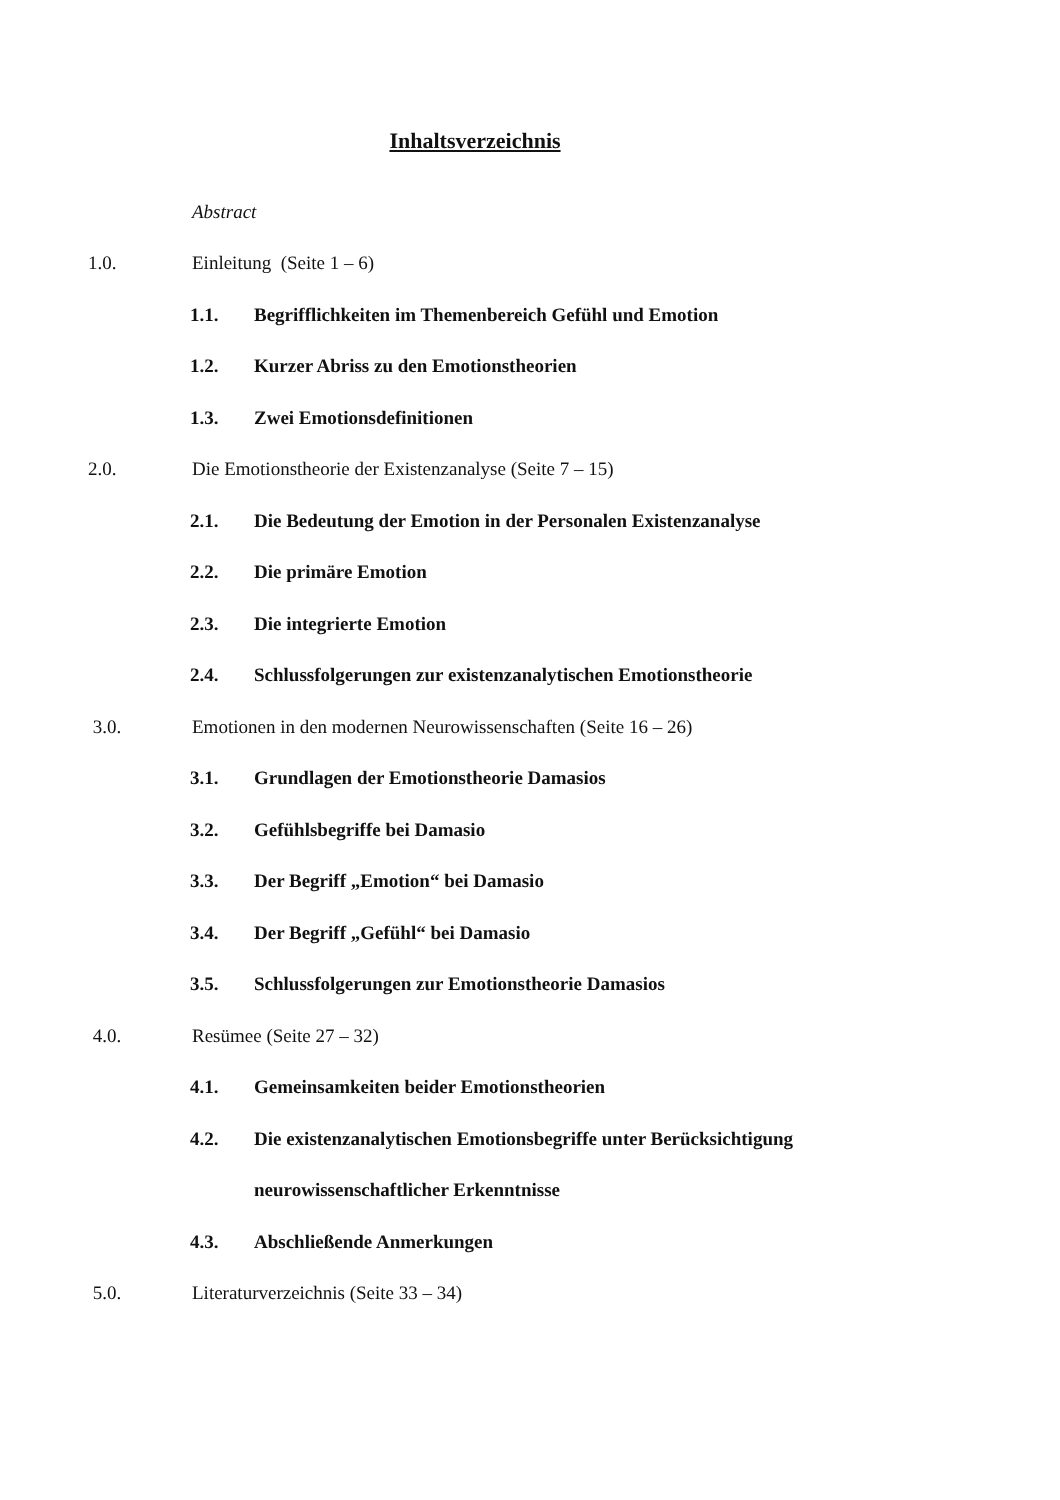Inhaltsverzeichnis
Abstract
1.0. Einleitung (Seite 1 – 6)
1.1. Begrifflichkeiten im Themenbereich Gefühl und Emotion
1.2. Kurzer Abriss zu den Emotionstheorien
1.3. Zwei Emotionsdefinitionen
2.0. Die Emotionstheorie der Existenzanalyse (Seite 7 – 15)
2.1. Die Bedeutung der Emotion in der Personalen Existenzanalyse
2.2. Die primäre Emotion
2.3. Die integrierte Emotion
2.4. Schlussfolgerungen zur existenzanalytischen Emotionstheorie
3.0. Emotionen in den modernen Neurowissenschaften (Seite 16 – 26)
3.1. Grundlagen der Emotionstheorie Damasios
3.2. Gefühlsbegriffe bei Damasio
3.3. Der Begriff „Emotion“ bei Damasio
3.4. Der Begriff „Gefühl“ bei Damasio
3.5. Schlussfolgerungen zur Emotionstheorie Damasios
4.0. Resümee (Seite 27 – 32)
4.1. Gemeinsamkeiten beider Emotionstheorien
4.2. Die existenzanalytischen Emotionsbegriffe unter Berücksichtigung
neurowissenschaftlicher Erkenntnisse
4.3. Abschließende Anmerkungen
5.0. Literaturverzeichnis (Seite 33 – 34)